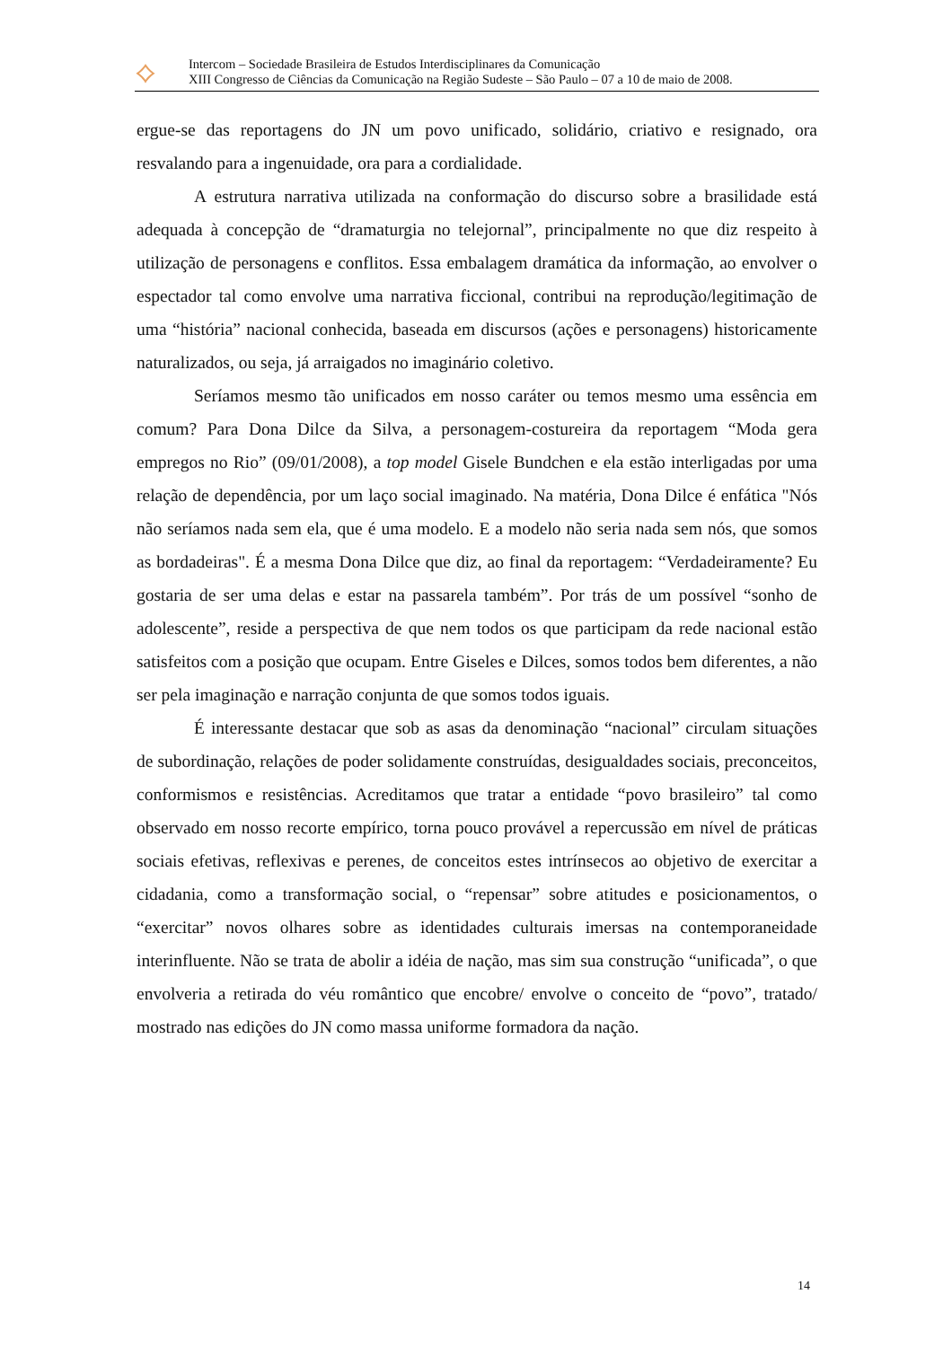⟡
Intercom – Sociedade Brasileira de Estudos Interdisciplinares da Comunicação
XIII Congresso de Ciências da Comunicação na Região Sudeste – São Paulo – 07 a 10 de maio de 2008.
ergue-se das reportagens do JN um povo unificado, solidário, criativo e resignado, ora resvalando para a ingenuidade, ora para a cordialidade.
A estrutura narrativa utilizada na conformação do discurso sobre a brasilidade está adequada à concepção de “dramaturgia no telejornal”, principalmente no que diz respeito à utilização de personagens e conflitos. Essa embalagem dramática da informação, ao envolver o espectador tal como envolve uma narrativa ficcional, contribui na reprodução/legitimação de uma “história” nacional conhecida, baseada em discursos (ações e personagens) historicamente naturalizados, ou seja, já arraigados no imaginário coletivo.
Seríamos mesmo tão unificados em nosso caráter ou temos mesmo uma essência em comum? Para Dona Dilce da Silva, a personagem-costureira da reportagem “Moda gera empregos no Rio” (09/01/2008), a top model Gisele Bundchen e ela estão interligadas por uma relação de dependência, por um laço social imaginado. Na matéria, Dona Dilce é enfática "Nós não seríamos nada sem ela, que é uma modelo. E a modelo não seria nada sem nós, que somos as bordadeiras". É a mesma Dona Dilce que diz, ao final da reportagem: “Verdadeiramente? Eu gostaria de ser uma delas e estar na passarela também”. Por trás de um possível “sonho de adolescente”, reside a perspectiva de que nem todos os que participam da rede nacional estão satisfeitos com a posição que ocupam. Entre Giseles e Dilces, somos todos bem diferentes, a não ser pela imaginação e narração conjunta de que somos todos iguais.
É interessante destacar que sob as asas da denominação “nacional” circulam situações de subordinação, relações de poder solidamente construídas, desigualdades sociais, preconceitos, conformismos e resistências. Acreditamos que tratar a entidade “povo brasileiro” tal como observado em nosso recorte empírico, torna pouco provável a repercussão em nível de práticas sociais efetivas, reflexivas e perenes, de conceitos estes intrínsecos ao objetivo de exercitar a cidadania, como a transformação social, o “repensar” sobre atitudes e posicionamentos, o “exercitar” novos olhares sobre as identidades culturais imersas na contemporaneidade interinfluente. Não se trata de abolir a idéia de nação, mas sim sua construção “unificada”, o que envolveria a retirada do véu romântico que encobre/ envolve o conceito de “povo”, tratado/ mostrado nas edições do JN como massa uniforme formadora da nação.
14